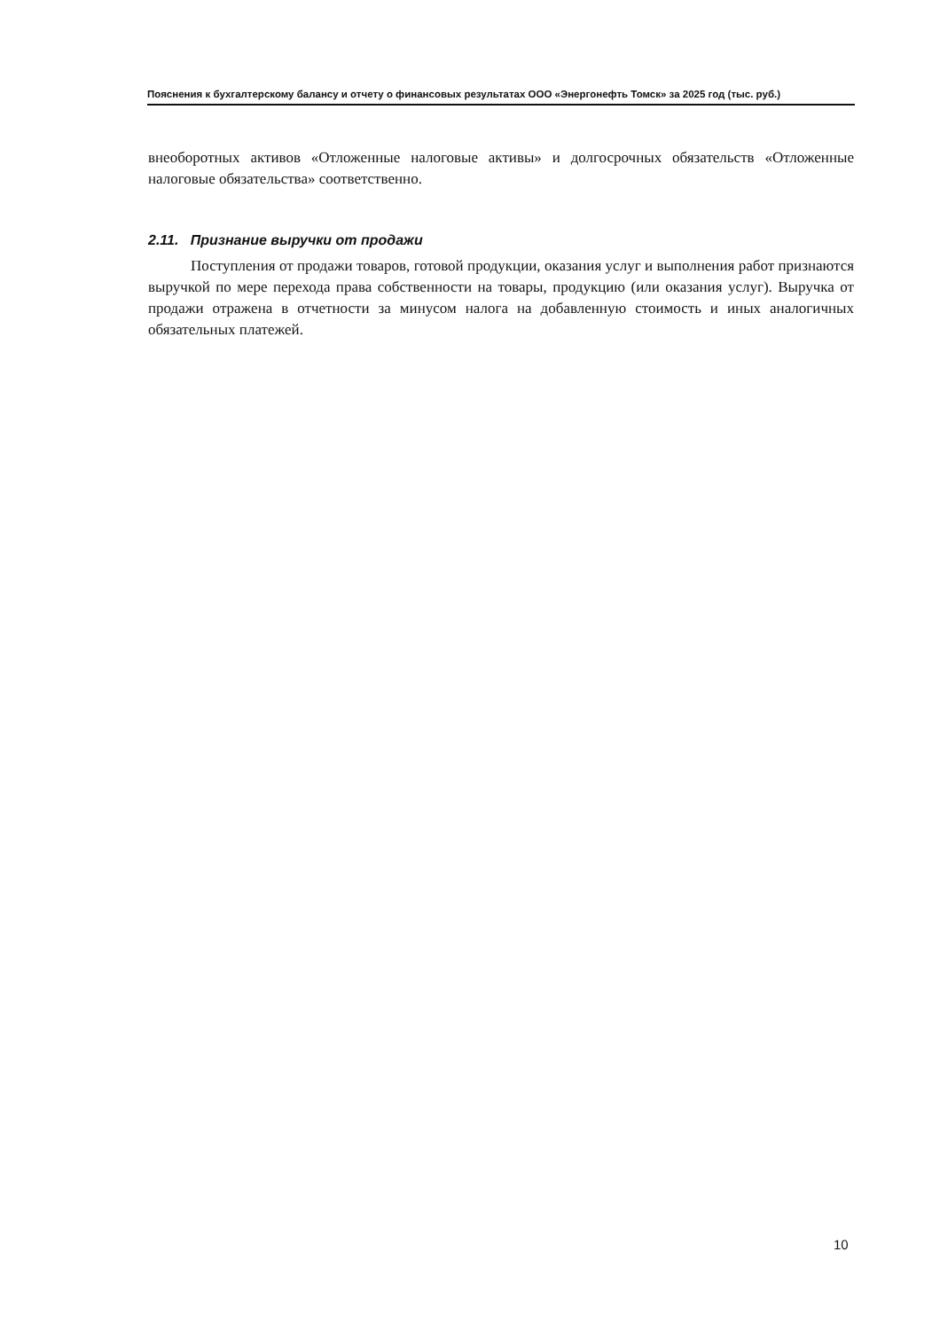Пояснения к бухгалтерскому балансу и отчету о финансовых результатах ООО «Энергонефть Томск» за 2025 год (тыс. руб.)
внеоборотных активов «Отложенные налоговые активы» и долгосрочных обязательств «Отложенные налоговые обязательства» соответственно.
2.11. Признание выручки от продажи
Поступления от продажи товаров, готовой продукции, оказания услуг и выполнения работ признаются выручкой по мере перехода права собственности на товары, продукцию (или оказания услуг). Выручка от продажи отражена в отчетности за минусом налога на добавленную стоимость и иных аналогичных обязательных платежей.
10